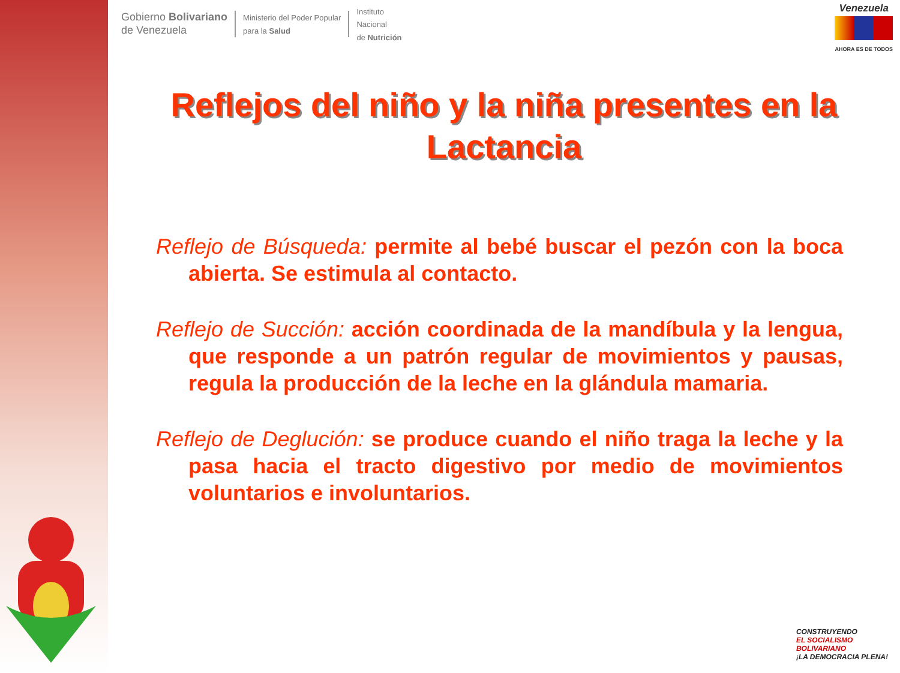Gobierno Bolivariano
de Venezuela
Ministerio del Poder Popular
para la Salud
Instituto
Nacional
de Nutrición
Venezuela AHORA ES DE TODOS
Reflejos del niño y la niña presentes en la Lactancia
Reflejo de Búsqueda: permite al bebé buscar el pezón con la boca abierta. Se estimula al contacto.
Reflejo de Succión: acción coordinada de la mandíbula y la lengua, que responde a un patrón regular de movimientos y pausas, regula la producción de la leche en la glándula mamaria.
Reflejo de Deglución: se produce cuando el niño traga la leche y la pasa hacia el tracto digestivo por medio de movimientos voluntarios e involuntarios.
CONSTRUYENDO
EL SOCIALISMO
BOLIVARIANO
¡LA DEMOCRACIA PLENA!